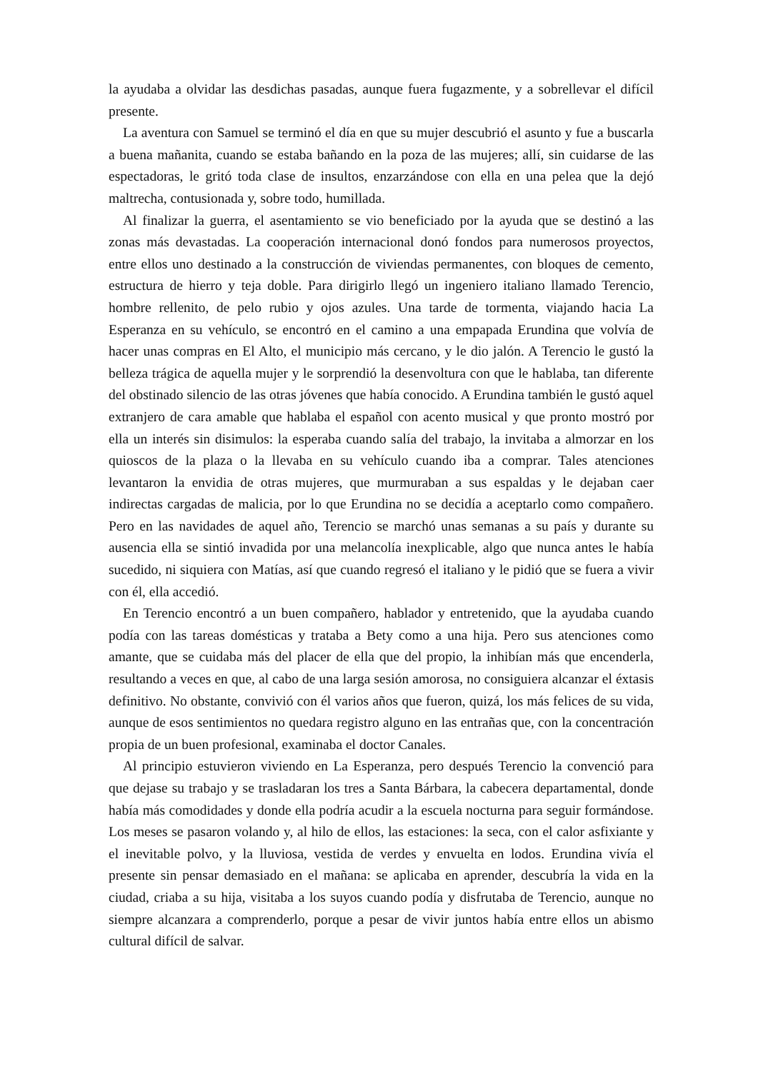la ayudaba a olvidar las desdichas pasadas, aunque fuera fugazmente, y a sobrellevar el difícil presente.
La aventura con Samuel se terminó el día en que su mujer descubrió el asunto y fue a buscarla a buena mañanita, cuando se estaba bañando en la poza de las mujeres; allí, sin cuidarse de las espectadoras, le gritó toda clase de insultos, enzarzándose con ella en una pelea que la dejó maltrecha, contusionada y, sobre todo, humillada.
Al finalizar la guerra, el asentamiento se vio beneficiado por la ayuda que se destinó a las zonas más devastadas. La cooperación internacional donó fondos para numerosos proyectos, entre ellos uno destinado a la construcción de viviendas permanentes, con bloques de cemento, estructura de hierro y teja doble. Para dirigirlo llegó un ingeniero italiano llamado Terencio, hombre rellenito, de pelo rubio y ojos azules. Una tarde de tormenta, viajando hacia La Esperanza en su vehículo, se encontró en el camino a una empapada Erundina que volvía de hacer unas compras en El Alto, el municipio más cercano, y le dio jalón. A Terencio le gustó la belleza trágica de aquella mujer y le sorprendió la desenvoltura con que le hablaba, tan diferente del obstinado silencio de las otras jóvenes que había conocido. A Erundina también le gustó aquel extranjero de cara amable que hablaba el español con acento musical y que pronto mostró por ella un interés sin disimulos: la esperaba cuando salía del trabajo, la invitaba a almorzar en los quioscos de la plaza o la llevaba en su vehículo cuando iba a comprar. Tales atenciones levantaron la envidia de otras mujeres, que murmuraban a sus espaldas y le dejaban caer indirectas cargadas de malicia, por lo que Erundina no se decidía a aceptarlo como compañero. Pero en las navidades de aquel año, Terencio se marchó unas semanas a su país y durante su ausencia ella se sintió invadida por una melancolía inexplicable, algo que nunca antes le había sucedido, ni siquiera con Matías, así que cuando regresó el italiano y le pidió que se fuera a vivir con él, ella accedió.
En Terencio encontró a un buen compañero, hablador y entretenido, que la ayudaba cuando podía con las tareas domésticas y trataba a Bety como a una hija. Pero sus atenciones como amante, que se cuidaba más del placer de ella que del propio, la inhibían más que encenderla, resultando a veces en que, al cabo de una larga sesión amorosa, no consiguiera alcanzar el éxtasis definitivo. No obstante, convivió con él varios años que fueron, quizá, los más felices de su vida, aunque de esos sentimientos no quedara registro alguno en las entrañas que, con la concentración propia de un buen profesional, examinaba el doctor Canales.
Al principio estuvieron viviendo en La Esperanza, pero después Terencio la convenció para que dejase su trabajo y se trasladaran los tres a Santa Bárbara, la cabecera departamental, donde había más comodidades y donde ella podría acudir a la escuela nocturna para seguir formándose. Los meses se pasaron volando y, al hilo de ellos, las estaciones: la seca, con el calor asfixiante y el inevitable polvo, y la lluviosa, vestida de verdes y envuelta en lodos. Erundina vivía el presente sin pensar demasiado en el mañana: se aplicaba en aprender, descubría la vida en la ciudad, criaba a su hija, visitaba a los suyos cuando podía y disfrutaba de Terencio, aunque no siempre alcanzara a comprenderlo, porque a pesar de vivir juntos había entre ellos un abismo cultural difícil de salvar.